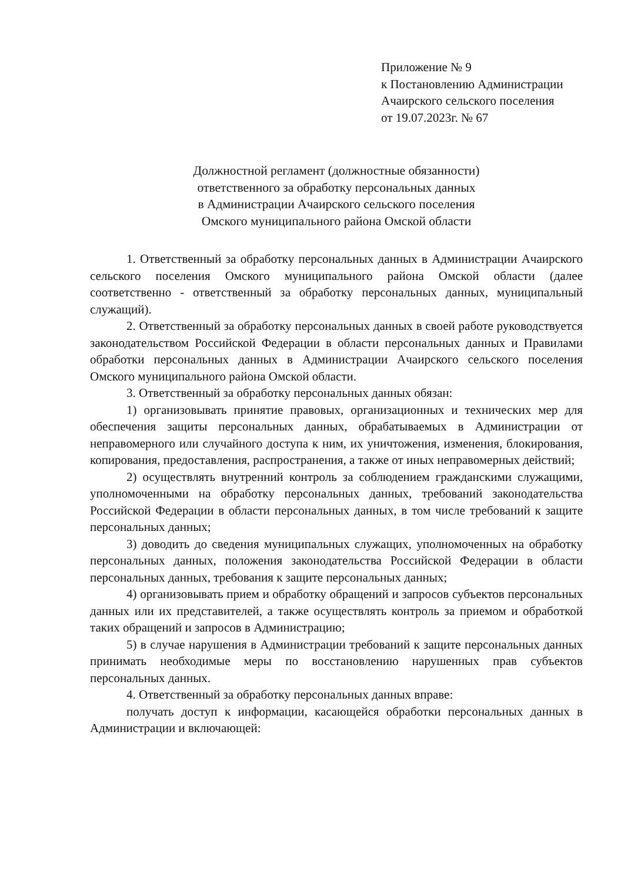Приложение № 9
к Постановлению Администрации
Ачаирского сельского поселения
от 19.07.2023г. № 67
Должностной регламент (должностные обязанности)
ответственного за обработку персональных данных
в Администрации Ачаирского сельского поселения
Омского муниципального района Омской области
1. Ответственный за обработку персональных данных в Администрации Ачаирского сельского поселения Омского муниципального района Омской области (далее соответственно - ответственный за обработку персональных данных, муниципальный служащий).
2. Ответственный за обработку персональных данных в своей работе руководствуется законодательством Российской Федерации в области персональных данных и Правилами обработки персональных данных в Администрации Ачаирского сельского поселения Омского муниципального района Омской области.
3. Ответственный за обработку персональных данных обязан:
1) организовывать принятие правовых, организационных и технических мер для обеспечения защиты персональных данных, обрабатываемых в Администрации от неправомерного или случайного доступа к ним, их уничтожения, изменения, блокирования, копирования, предоставления, распространения, а также от иных неправомерных действий;
2) осуществлять внутренний контроль за соблюдением гражданскими служащими, уполномоченными на обработку персональных данных, требований законодательства Российской Федерации в области персональных данных, в том числе требований к защите персональных данных;
3) доводить до сведения муниципальных служащих, уполномоченных на обработку персональных данных, положения законодательства Российской Федерации в области персональных данных, требования к защите персональных данных;
4) организовывать прием и обработку обращений и запросов субъектов персональных данных или их представителей, а также осуществлять контроль за приемом и обработкой таких обращений и запросов в Администрацию;
5) в случае нарушения в Администрации требований к защите персональных данных принимать необходимые меры по восстановлению нарушенных прав субъектов персональных данных.
4. Ответственный за обработку персональных данных вправе:
получать доступ к информации, касающейся обработки персональных данных в Администрации и включающей: